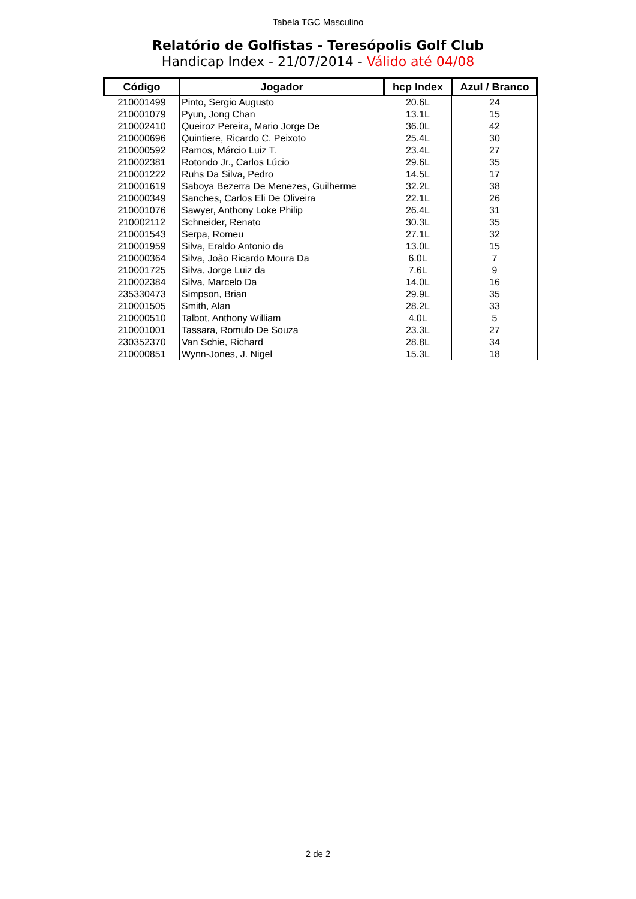Tabela TGC Masculino
Relatório de Golfistas - Teresópolis Golf Club
Handicap Index - 21/07/2014 - Válido até 04/08
| Código | Jogador | hcp Index | Azul / Branco |
| --- | --- | --- | --- |
| 210001499 | Pinto, Sergio Augusto | 20.6L | 24 |
| 210001079 | Pyun, Jong Chan | 13.1L | 15 |
| 210002410 | Queiroz Pereira, Mario Jorge De | 36.0L | 42 |
| 210000696 | Quintiere, Ricardo C. Peixoto | 25.4L | 30 |
| 210000592 | Ramos, Márcio Luiz T. | 23.4L | 27 |
| 210002381 | Rotondo Jr., Carlos Lúcio | 29.6L | 35 |
| 210001222 | Ruhs Da Silva, Pedro | 14.5L | 17 |
| 210001619 | Saboya Bezerra De Menezes, Guilherme | 32.2L | 38 |
| 210000349 | Sanches, Carlos Eli De Oliveira | 22.1L | 26 |
| 210001076 | Sawyer, Anthony Loke Philip | 26.4L | 31 |
| 210002112 | Schneider, Renato | 30.3L | 35 |
| 210001543 | Serpa, Romeu | 27.1L | 32 |
| 210001959 | Silva, Eraldo Antonio da | 13.0L | 15 |
| 210000364 | Silva, João Ricardo Moura Da | 6.0L | 7 |
| 210001725 | Silva, Jorge Luiz da | 7.6L | 9 |
| 210002384 | Silva, Marcelo Da | 14.0L | 16 |
| 235330473 | Simpson, Brian | 29.9L | 35 |
| 210001505 | Smith, Alan | 28.2L | 33 |
| 210000510 | Talbot, Anthony William | 4.0L | 5 |
| 210001001 | Tassara, Romulo De Souza | 23.3L | 27 |
| 230352370 | Van Schie, Richard | 28.8L | 34 |
| 210000851 | Wynn-Jones, J. Nigel | 15.3L | 18 |
2 de 2